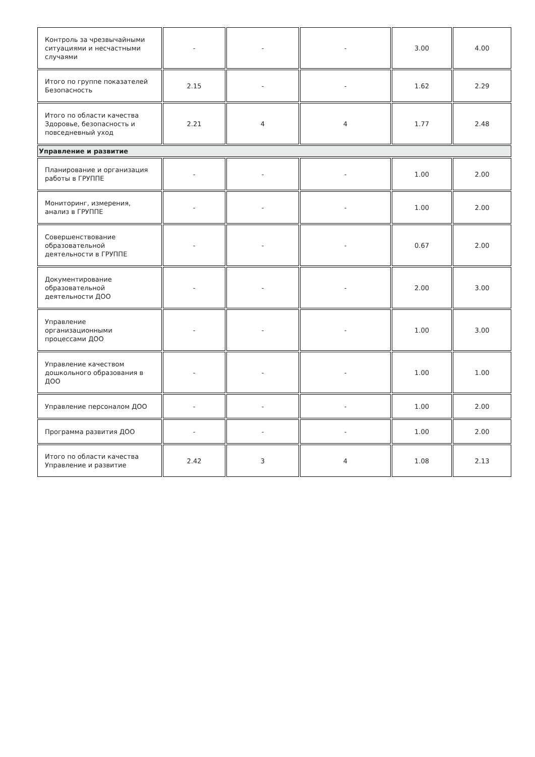| Контроль за чрезвычайными ситуациями и несчастными случаями | - | - | - | 3.00 | 4.00 |
| Итого по группе показателей Безопасность | 2.15 | - | - | 1.62 | 2.29 |
| Итого по области качества Здоровье, безопасность и повседневный уход | 2.21 | 4 | 4 | 1.77 | 2.48 |
| Управление и развитие | | | | | |
| Планирование и организация работы в ГРУППЕ | - | - | - | 1.00 | 2.00 |
| Мониторинг, измерения, анализ в ГРУППЕ | - | - | - | 1.00 | 2.00 |
| Совершенствование образовательной деятельности в ГРУППЕ | - | - | - | 0.67 | 2.00 |
| Документирование образовательной деятельности ДОО | - | - | - | 2.00 | 3.00 |
| Управление организационными процессами ДОО | - | - | - | 1.00 | 3.00 |
| Управление качеством дошкольного образования в ДОО | - | - | - | 1.00 | 1.00 |
| Управление персоналом ДОО | - | - | - | 1.00 | 2.00 |
| Программа развития ДОО | - | - | - | 1.00 | 2.00 |
| Итого по области качества Управление и развитие | 2.42 | 3 | 4 | 1.08 | 2.13 |